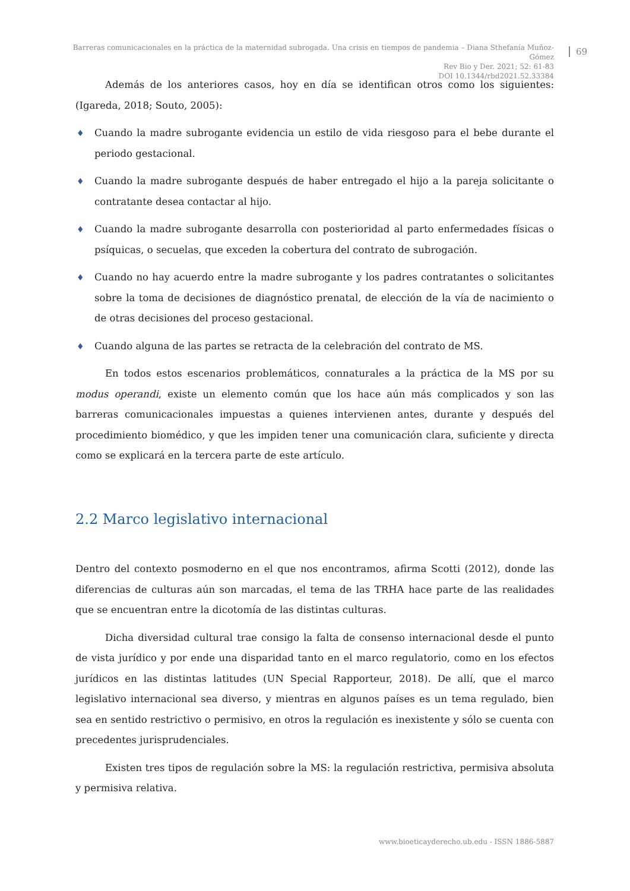Barreras comunicacionales en la práctica de la maternidad subrogada. Una crisis en tiempos de pandemia – Diana Sthefanía Muñoz-Gómez
Rev Bio y Der. 2021; 52: 61-83
DOI 10.1344/rbd2021.52.33384
69
Además de los anteriores casos, hoy en día se identifican otros como los siguientes: (Igareda, 2018; Souto, 2005):
♦ Cuando la madre subrogante evidencia un estilo de vida riesgoso para el bebe durante el periodo gestacional.
♦ Cuando la madre subrogante después de haber entregado el hijo a la pareja solicitante o contratante desea contactar al hijo.
♦ Cuando la madre subrogante desarrolla con posterioridad al parto enfermedades físicas o psíquicas, o secuelas, que exceden la cobertura del contrato de subrogación.
♦ Cuando no hay acuerdo entre la madre subrogante y los padres contratantes o solicitantes sobre la toma de decisiones de diagnóstico prenatal, de elección de la vía de nacimiento o de otras decisiones del proceso gestacional.
♦ Cuando alguna de las partes se retracta de la celebración del contrato de MS.
En todos estos escenarios problemáticos, connaturales a la práctica de la MS por su modus operandi, existe un elemento común que los hace aún más complicados y son las barreras comunicacionales impuestas a quienes intervienen antes, durante y después del procedimiento biomédico, y que les impiden tener una comunicación clara, suficiente y directa como se explicará en la tercera parte de este artículo.
2.2 Marco legislativo internacional
Dentro del contexto posmoderno en el que nos encontramos, afirma Scotti (2012), donde las diferencias de culturas aún son marcadas, el tema de las TRHA hace parte de las realidades que se encuentran entre la dicotomía de las distintas culturas.
Dicha diversidad cultural trae consigo la falta de consenso internacional desde el punto de vista jurídico y por ende una disparidad tanto en el marco regulatorio, como en los efectos jurídicos en las distintas latitudes (UN Special Rapporteur, 2018). De allí, que el marco legislativo internacional sea diverso, y mientras en algunos países es un tema regulado, bien sea en sentido restrictivo o permisivo, en otros la regulación es inexistente y sólo se cuenta con precedentes jurisprudenciales.
Existen tres tipos de regulación sobre la MS: la regulación restrictiva, permisiva absoluta y permisiva relativa.
www.bioeticayderecho.ub.edu - ISSN 1886-5887